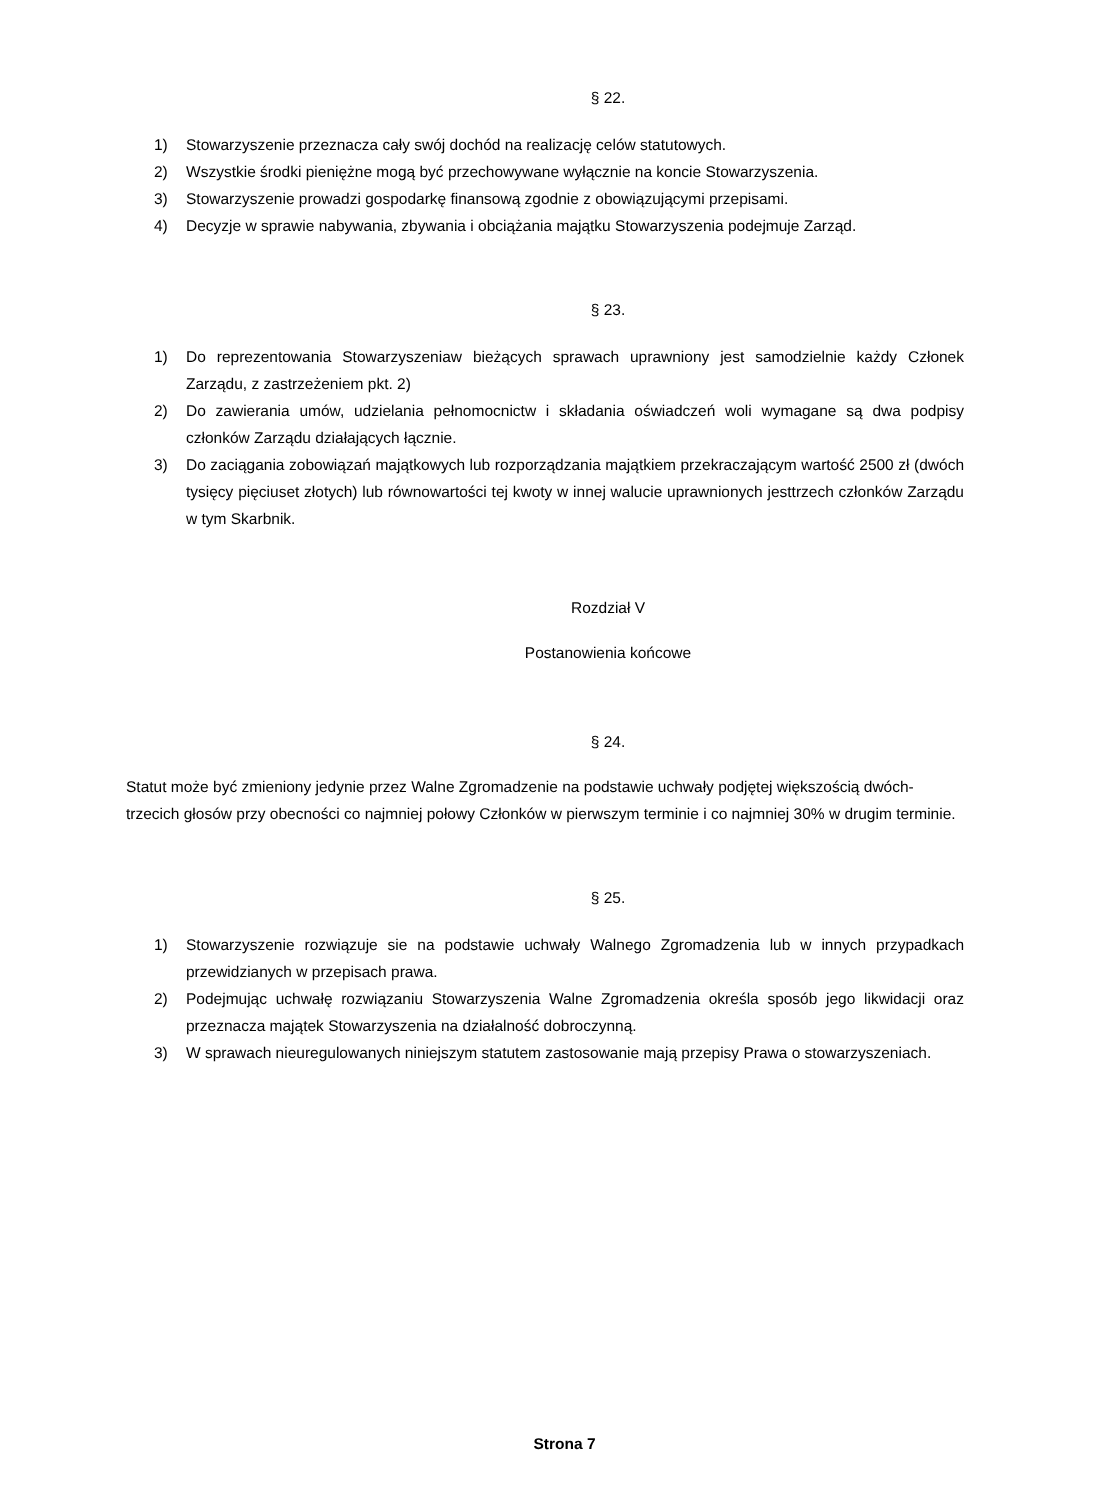§ 22.
1) Stowarzyszenie przeznacza cały swój dochód na realizację celów statutowych.
2) Wszystkie środki pieniężne mogą być przechowywane wyłącznie na koncie Stowarzyszenia.
3) Stowarzyszenie prowadzi gospodarkę finansową zgodnie z obowiązującymi przepisami.
4) Decyzje w sprawie nabywania, zbywania i obciążania majątku Stowarzyszenia podejmuje Zarząd.
§ 23.
1) Do reprezentowania Stowarzyszeniaw bieżących sprawach uprawniony jest samodzielnie każdy Członek Zarządu, z zastrzeżeniem pkt. 2)
2) Do zawierania umów, udzielania pełnomocnictw i składania oświadczeń woli wymagane są dwa podpisy członków Zarządu działających łącznie.
3) Do zaciągania zobowiązań majątkowych lub rozporządzania majątkiem przekraczającym wartość 2500 zł (dwóch tysięcy pięciuset złotych) lub równowartości tej kwoty w innej walucie uprawnionych jesttrzech członków Zarządu w tym Skarbnik.
Rozdział V
Postanowienia końcowe
§ 24.
Statut może być zmieniony jedynie przez Walne Zgromadzenie na podstawie uchwały podjętej większością dwóch-trzecich głosów przy obecności co najmniej połowy Członków w pierwszym terminie i co najmniej 30% w drugim terminie.
§ 25.
1) Stowarzyszenie rozwiązuje sie na podstawie uchwały Walnego Zgromadzenia lub w innych przypadkach przewidzianych w przepisach prawa.
2) Podejmując uchwałę rozwiązaniu Stowarzyszenia Walne Zgromadzenia określa sposób jego likwidacji oraz przeznacza majątek Stowarzyszenia na działalność dobroczynną.
3) W sprawach nieuregulowanych niniejszym statutem zastosowanie mają przepisy Prawa o stowarzyszeniach.
Strona 7